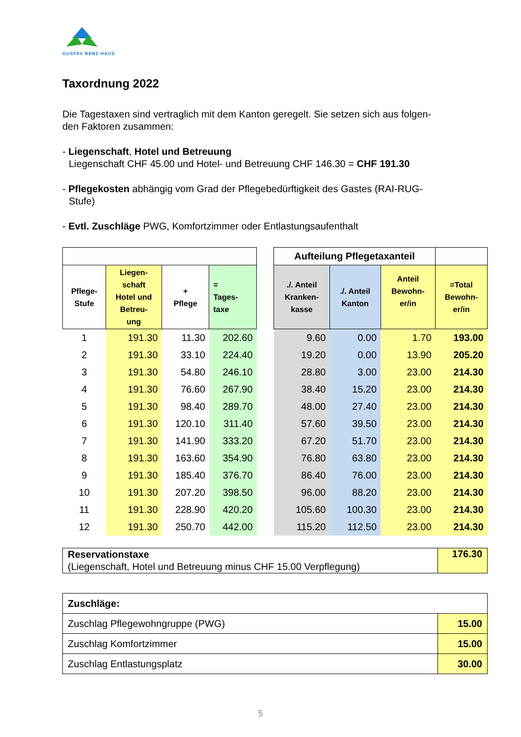GUSTAV BENZ HAUS
Taxordnung 2022
Die Tagestaxen sind vertraglich mit dem Kanton geregelt. Sie setzen sich aus folgen-
den Faktoren zusammen:
- Liegenschaft, Hotel und Betreuung
Liegenschaft CHF 45.00 und Hotel- und Betreuung CHF 146.30 = CHF 191.30
- Pflegekosten abhängig vom Grad der Pflegebedürftigkeit des Gastes (RAI-RUG-
Stufe)
- Evtl. Zuschläge PWG, Komfortzimmer oder Entlastungsaufenthalt
| | | | | | Aufteilung Pflegetaxanteil | | | |
| Pflege- Stufe | Liegen- schaft Hotel und Betreu- ung | + Pflege | = Tages- taxe | | ./. Anteil Kranken- kasse | ./. Anteil Kanton | Anteil Bewohn- er/in | =Total Bewohn- er/in |
| 1 | 191.30 | 11.30 | 202.60 | | 9.60 | 0.00 | 1.70 | 193.00 |
| 2 | 191.30 | 33.10 | 224.40 | | 19.20 | 0.00 | 13.90 | 205.20 |
| 3 | 191.30 | 54.80 | 246.10 | | 28.80 | 3.00 | 23.00 | 214.30 |
| 4 | 191.30 | 76.60 | 267.90 | | 38.40 | 15.20 | 23.00 | 214.30 |
| 5 | 191.30 | 98.40 | 289.70 | | 48.00 | 27.40 | 23.00 | 214.30 |
| 6 | 191.30 | 120.10 | 311.40 | | 57.60 | 39.50 | 23.00 | 214.30 |
| 7 | 191.30 | 141.90 | 333.20 | | 67.20 | 51.70 | 23.00 | 214.30 |
| 8 | 191.30 | 163.60 | 354.90 | | 76.80 | 63.80 | 23.00 | 214.30 |
| 9 | 191.30 | 185.40 | 376.70 | | 86.40 | 76.00 | 23.00 | 214.30 |
| 10 | 191.30 | 207.20 | 398.50 | | 96.00 | 88.20 | 23.00 | 214.30 |
| 11 | 191.30 | 228.90 | 420.20 | | 105.60 | 100.30 | 23.00 | 214.30 |
| 12 | 191.30 | 250.70 | 442.00 | | 115.20 | 112.50 | 23.00 | 214.30 |
| Reservationstaxe (Liegenschaft, Hotel und Betreuung minus CHF 15.00 Verpflegung) | 176.30 |
| Zuschläge: | |
| Zuschlag Pflegewohngruppe (PWG) | 15.00 |
| Zuschlag Komfortzimmer | 15.00 |
| Zuschlag Entlastungsplatz | 30.00 |
5